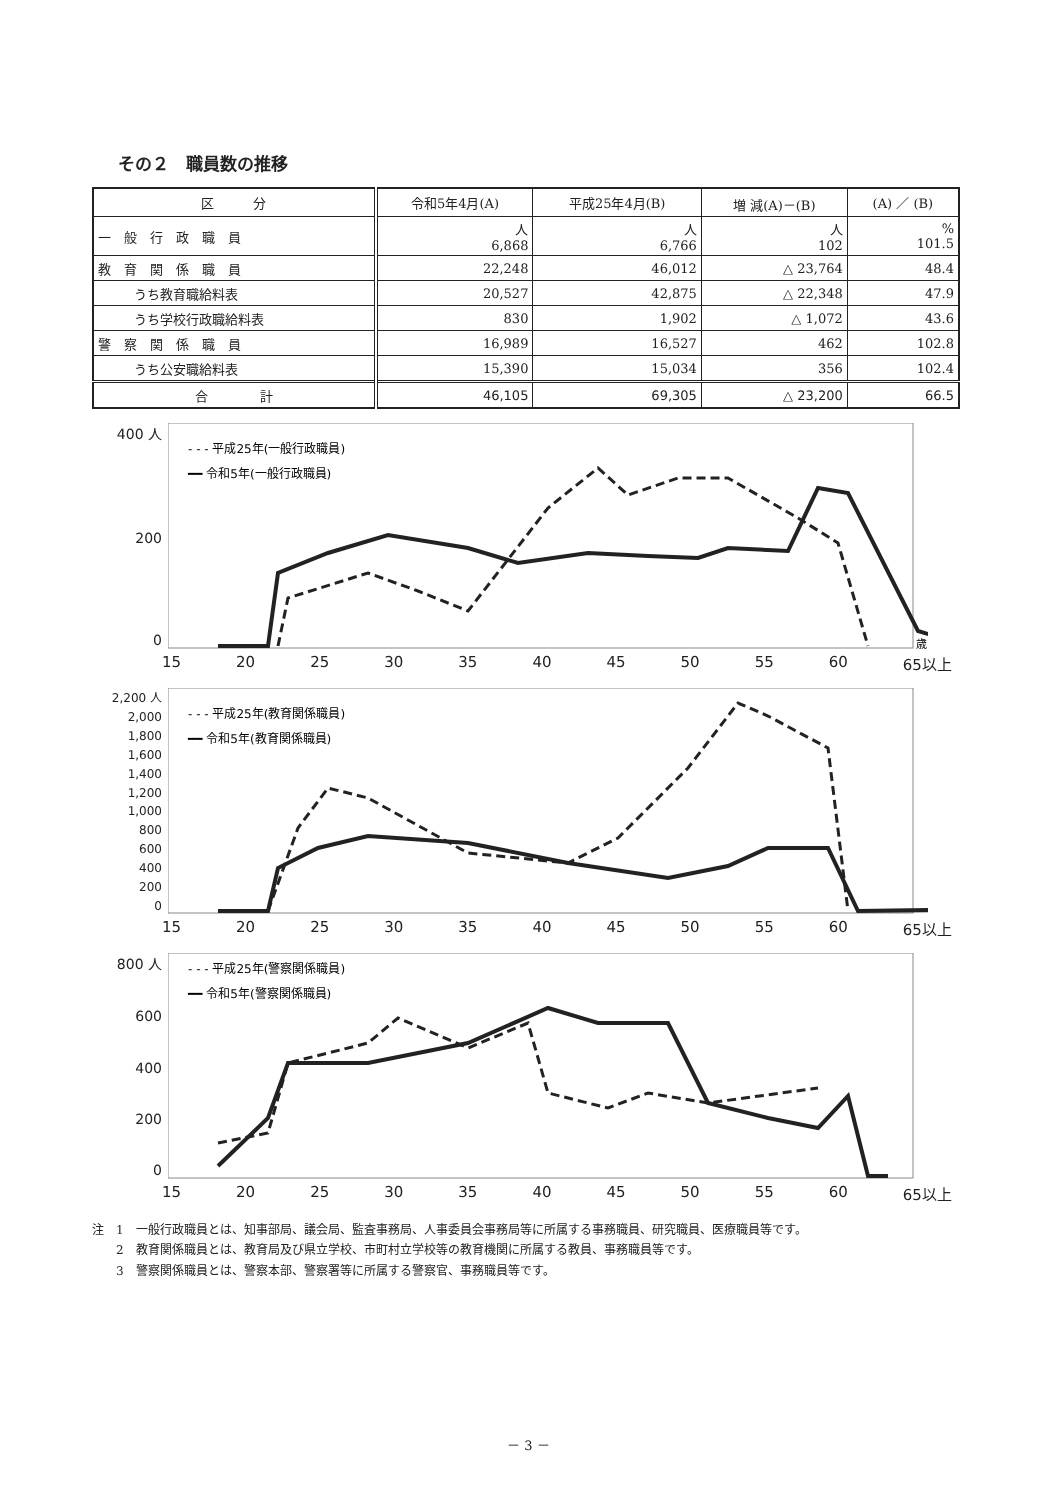その２　職員数の推移
| 区 分 | 令和5年4月(A) | 平成25年4月(B) | 増 減(A)－(B) | (A) ／ (B) |
| --- | --- | --- | --- | --- |
| 一 般 行 政 職 員 | 人 6,868 | 人 6,766 | 人 102 | % 101.5 |
| 教 育 関 係 職 員 | 22,248 | 46,012 | △ 23,764 | 48.4 |
| うち教育職給料表 | 20,527 | 42,875 | △ 22,348 | 47.9 |
| うち学校行政職給料表 | 830 | 1,902 | △ 1,072 | 43.6 |
| 警 察 関 係 職 員 | 16,989 | 16,527 | 462 | 102.8 |
| うち公安職給料表 | 15,390 | 15,034 | 356 | 102.4 |
| 合 計 | 46,105 | 69,305 | △ 23,200 | 66.5 |
400 人
200
0
- - - 平成25年(一般行政職員)
━━ 令和5年(一般行政職員)
歳
15 20 25 30 35 40 45 50 55 60 65以上
2,200 人
2,000
1,800
1,600
1,400
1,200
1,000
800
600
400
200
0
- - - 平成25年(教育関係職員)
━━ 令和5年(教育関係職員)
15 20 25 30 35 40 45 50 55 60 65以上
800 人
600
400
200
0
- - - 平成25年(警察関係職員)
━━ 令和5年(警察関係職員)
15 20 25 30 35 40 45 50 55 60 65以上
注　1　一般行政職員とは、知事部局、議会局、監査事務局、人事委員会事務局等に所属する事務職員、研究職員、医療職員等です。
　　2　教育関係職員とは、教育局及び県立学校、市町村立学校等の教育機関に所属する教員、事務職員等です。
　　3　警察関係職員とは、警察本部、警察署等に所属する警察官、事務職員等です。
－ 3 －